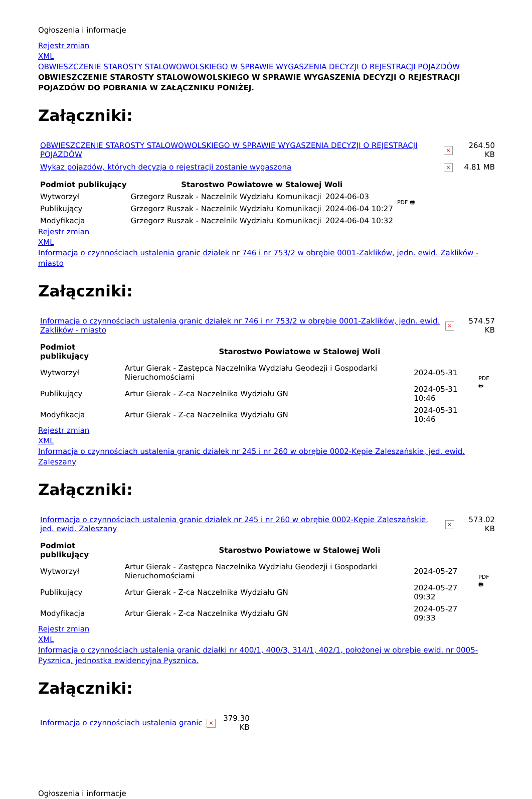Ogłoszenia i informacje
Rejestr zmian
XML
OBWIESZCZENIE STAROSTY STALOWOWOLSKIEGO W SPRAWIE WYGASZENIA DECYZJI O REJESTRACJI POJAZDÓW
OBWIESZCZENIE STAROSTY STALOWOWOLSKIEGO W SPRAWIE WYGASZENIA DECYZJI O REJESTRACJI POJAZDÓW DO POBRANIA W ZAŁĄCZNIKU PONIŻEJ.
Załączniki:
| OBWIESZCZENIE STAROSTY STALOWOWOLSKIEGO W SPRAWIE WYGASZENIA DECYZJI O REJESTRACJI POJAZDÓW | × | 264.50 KB |
| Wykaz pojazdów, których decyzja o rejestracji zostanie wygaszona | × | 4.81 MB |
| Podmiot publikujący | Starostwo Powiatowe w Stalowej Woli | | PDF 🖶 |
| Wytworzył | Grzegorz Ruszak - Naczelnik Wydziału Komunikacji | 2024-06-03 | |
| Publikujący | Grzegorz Ruszak - Naczelnik Wydziału Komunikacji | 2024-06-04 10:27 | |
| Modyfikacja | Grzegorz Ruszak - Naczelnik Wydziału Komunikacji | 2024-06-04 10:32 | |
Rejestr zmian
XML
Informacja o czynnościach ustalenia granic działek nr 746 i nr 753/2 w obrębie 0001-Zaklików, jedn. ewid. Zaklików - miasto
Załączniki:
| Informacja o czynnościach ustalenia granic działek nr 746 i nr 753/2 w obrębie 0001-Zaklików, jedn. ewid. Zaklików - miasto | × | 574.57 KB |
| Podmiot publikujący | Starostwo Powiatowe w Stalowej Woli | | PDF 🖶 |
| Wytworzył | Artur Gierak - Zastępca Naczelnika Wydziału Geodezji i Gospodarki Nieruchomościami | 2024-05-31 | |
| Publikujący | Artur Gierak - Z-ca Naczelnika Wydziału GN | 2024-05-31 10:46 | |
| Modyfikacja | Artur Gierak - Z-ca Naczelnika Wydziału GN | 2024-05-31 10:46 | |
Rejestr zmian
XML
Informacja o czynnościach ustalenia granic działek nr 245 i nr 260 w obrębie 0002-Kępie Zaleszańskie, jed. ewid. Zaleszany
Załączniki:
| Informacja o czynnościach ustalenia granic działek nr 245 i nr 260 w obrębie 0002-Kępie Zaleszańskie, jed. ewid. Zaleszany | × | 573.02 KB |
| Podmiot publikujący | Starostwo Powiatowe w Stalowej Woli | | PDF 🖶 |
| Wytworzył | Artur Gierak - Zastępca Naczelnika Wydziału Geodezji i Gospodarki Nieruchomościami | 2024-05-27 | |
| Publikujący | Artur Gierak - Z-ca Naczelnika Wydziału GN | 2024-05-27 09:32 | |
| Modyfikacja | Artur Gierak - Z-ca Naczelnika Wydziału GN | 2024-05-27 09:33 | |
Rejestr zmian
XML
Informacja o czynnościach ustalenia granic działki nr 400/1, 400/3, 314/1, 402/1, położonej w obrębie ewid. nr 0005-Pysznica, jednostka ewidencyjna Pysznica.
Załączniki:
| Informacja o czynnościach ustalenia granic | × | 379.30 KB |
Ogłoszenia i informacje